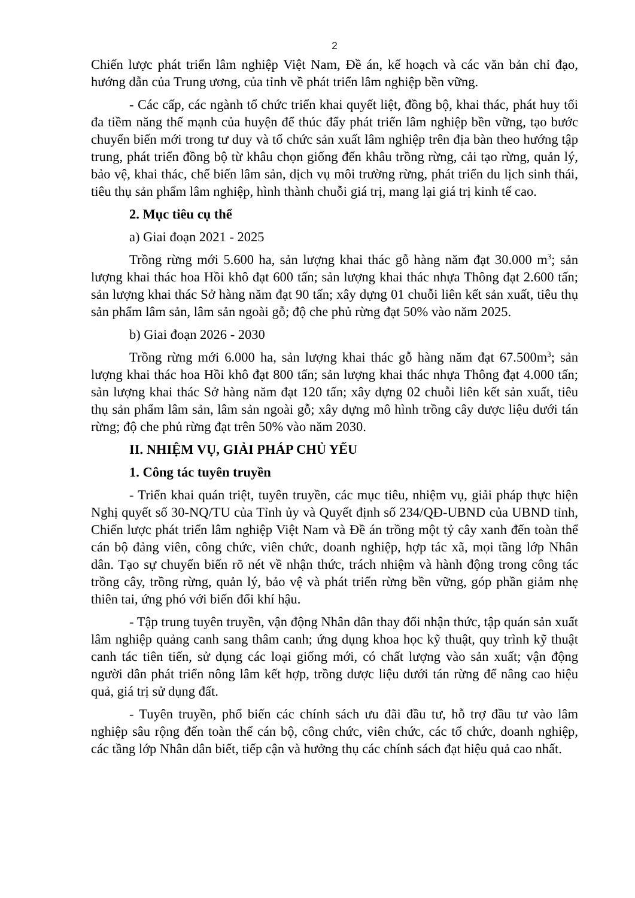2
Chiến lược phát triển lâm nghiệp Việt Nam, Đề án, kế hoạch và các văn bản chỉ đạo, hướng dẫn của Trung ương, của tỉnh về phát triển lâm nghiệp bền vững.
- Các cấp, các ngành tổ chức triển khai quyết liệt, đồng bộ, khai thác, phát huy tối đa tiềm năng thế mạnh của huyện để thúc đẩy phát triển lâm nghiệp bền vững, tạo bước chuyển biến mới trong tư duy và tổ chức sản xuất lâm nghiệp trên địa bàn theo hướng tập trung, phát triển đồng bộ từ khâu chọn giống đến khâu trồng rừng, cải tạo rừng, quản lý, bảo vệ, khai thác, chế biến lâm sản, dịch vụ môi trường rừng, phát triển du lịch sinh thái, tiêu thụ sản phẩm lâm nghiệp, hình thành chuỗi giá trị, mang lại giá trị kinh tế cao.
2. Mục tiêu cụ thể
a) Giai đoạn 2021 - 2025
Trồng rừng mới 5.600 ha, sản lượng khai thác gỗ hàng năm đạt 30.000 m<sup>3</sup>; sản lượng khai thác hoa Hồi khô đạt 600 tấn; sản lượng khai thác nhựa Thông đạt 2.600 tấn; sản lượng khai thác Sở hàng năm đạt 90 tấn; xây dựng 01 chuỗi liên kết sản xuất, tiêu thụ sản phẩm lâm sản, lâm sản ngoài gỗ; độ che phủ rừng đạt 50% vào năm 2025.
b) Giai đoạn 2026 - 2030
Trồng rừng mới 6.000 ha, sản lượng khai thác gỗ hàng năm đạt 67.500m<sup>3</sup>; sản lượng khai thác hoa Hồi khô đạt 800 tấn; sản lượng khai thác nhựa Thông đạt 4.000 tấn; sản lượng khai thác Sở hàng năm đạt 120 tấn; xây dựng 02 chuỗi liên kết sản xuất, tiêu thụ sản phẩm lâm sản, lâm sản ngoài gỗ; xây dựng mô hình trồng cây dược liệu dưới tán rừng; độ che phủ rừng đạt trên 50% vào năm 2030.
II. NHIỆM VỤ, GIẢI PHÁP CHỦ YẾU
1. Công tác tuyên truyền
- Triển khai quán triệt, tuyên truyền, các mục tiêu, nhiệm vụ, giải pháp thực hiện Nghị quyết số 30-NQ/TU của Tỉnh ủy và Quyết định số 234/QĐ-UBND của UBND tỉnh, Chiến lược phát triển lâm nghiệp Việt Nam và Đề án trồng một tỷ cây xanh đến toàn thể cán bộ đảng viên, công chức, viên chức, doanh nghiệp, hợp tác xã, mọi tầng lớp Nhân dân. Tạo sự chuyển biến rõ nét về nhận thức, trách nhiệm và hành động trong công tác trồng cây, trồng rừng, quản lý, bảo vệ và phát triển rừng bền vững, góp phần giảm nhẹ thiên tai, ứng phó với biến đổi khí hậu.
- Tập trung tuyên truyền, vận động Nhân dân thay đổi nhận thức, tập quán sản xuất lâm nghiệp quảng canh sang thâm canh; ứng dụng khoa học kỹ thuật, quy trình kỹ thuật canh tác tiên tiến, sử dụng các loại giống mới, có chất lượng vào sản xuất; vận động người dân phát triển nông lâm kết hợp, trồng dược liệu dưới tán rừng để nâng cao hiệu quả, giá trị sử dụng đất.
- Tuyên truyền, phổ biến các chính sách ưu đãi đầu tư, hỗ trợ đầu tư vào lâm nghiệp sâu rộng đến toàn thể cán bộ, công chức, viên chức, các tổ chức, doanh nghiệp, các tầng lớp Nhân dân biết, tiếp cận và hưởng thụ các chính sách đạt hiệu quả cao nhất.